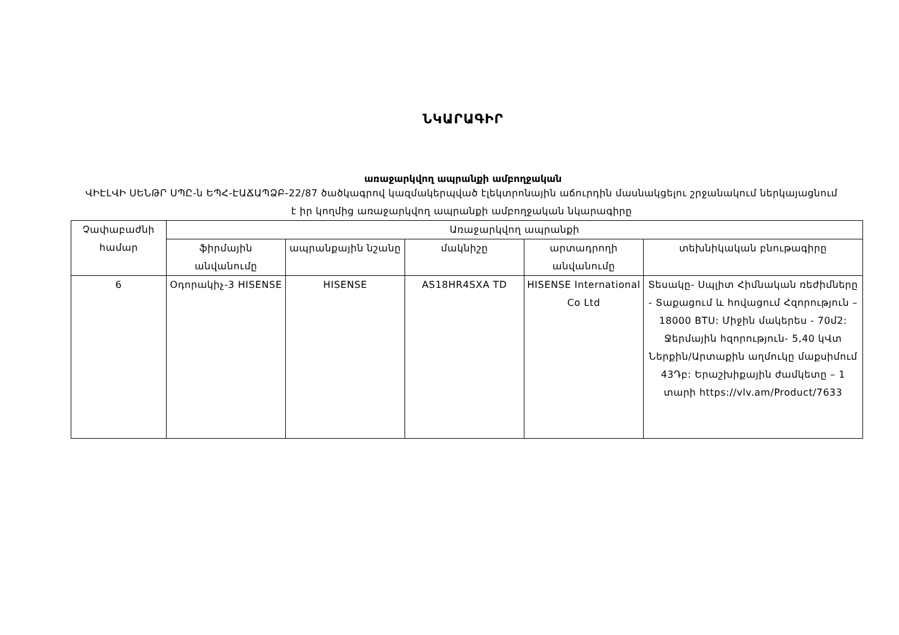ՆԿԱՐԱԳԻՐ
առաջարկվող ապրանքի ամբողջական
ՎԻԷԼՎԻ ՍԵՆԹՐ ՍՊԸ-ն ԵՊՀ-ԷԱՃԱՊՁԲ-22/87 ծածկագրով կազմակերպված էլեկտրոնային աճուրդին մասնակցելու շրջանակում ներկայացնում է իր կողմից առաջարկվող ապրանքի ամբողջական նկարագիրը
| Չափաբաժնի համար | Առաջարկվող ապրանքի | | | | |
| --- | --- | --- | --- | --- | --- |
| | ֆիրմային անվանումը | ապրանքային նշանը | մակնիշը | արտադրողի անվանումը | տեխնիկական բնութագիրը |
| 6 | Օդորակիչ-3 HISENSE | HISENSE | AS18HR4SXA TD | HISENSE International Co Ltd | Տեսակը- Սպլիտ Հիմնական ռեժիմները - Տաքացում և հովացում Հզորություն – 18000 BTU: Միջին մակերես - 70մ2: Ջերմային հզորություն- 5,40 կՎտ Ներքին/Արտաքին աղմուկը մաքսիմում 43Դբ: Երաշխիքային ժամկետը – 1 տարի https://vlv.am/Product/7633 |